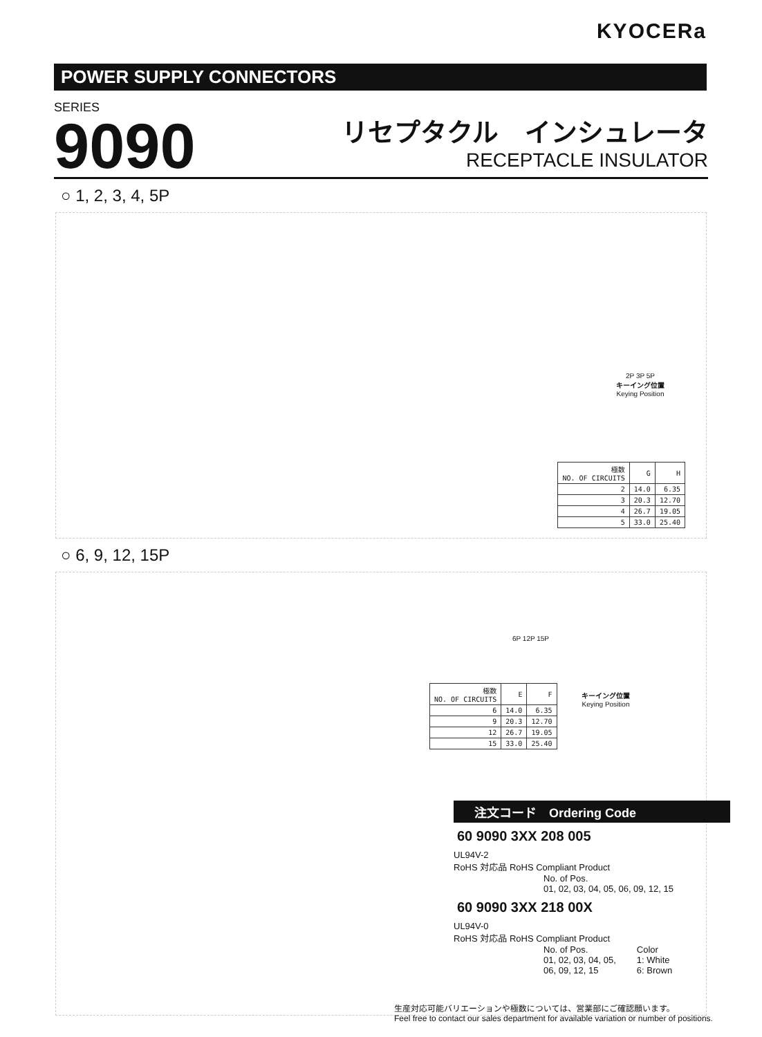KYOCERa
POWER SUPPLY CONNECTORS
SERIES
9090
リセプタクル　インシュレータ
RECEPTACLE INSULATOR
○ 1, 2, 3, 4, 5P
2P 3P 5P
キーイング位置
Keying Position
| 極数 NO. OF CIRCUITS | G | H |
| --- | --- | --- |
| 2 | 14.0 | 6.35 |
| 3 | 20.3 | 12.70 |
| 4 | 26.7 | 19.05 |
| 5 | 33.0 | 25.40 |
○ 6, 9, 12, 15P
6P 12P 15P
キーイング位置
Keying Position
| 極数 NO. OF CIRCUITS | E | F |
| --- | --- | --- |
| 6 | 14.0 | 6.35 |
| 9 | 20.3 | 12.70 |
| 12 | 26.7 | 19.05 |
| 15 | 33.0 | 25.40 |
注文コード　Ordering Code
60 9090 3XX 208 005
UL94V-2
RoHS 対応品 RoHS Compliant Product
No. of Pos.
01, 02, 03, 04, 05, 06, 09, 12, 15
60 9090 3XX 218 00X
UL94V-0
RoHS 対応品 RoHS Compliant Product
No. of Pos.
01, 02, 03, 04, 05,
06, 09, 12, 15
Color
1: White
6: Brown
生産対応可能バリエーションや極数については、営業部にご確認願います。
Feel free to contact our sales department for available variation or number of positions.